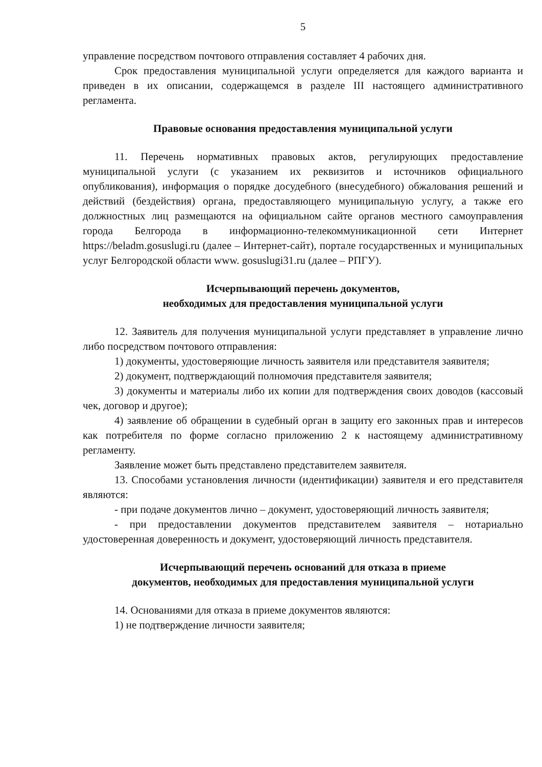5
управление посредством почтового отправления составляет 4 рабочих дня.
Срок предоставления муниципальной услуги определяется для каждого варианта и приведен в их описании, содержащемся в разделе III настоящего административного регламента.
Правовые основания предоставления муниципальной услуги
11. Перечень нормативных правовых актов, регулирующих предоставление муниципальной услуги (с указанием их реквизитов и источников официального опубликования), информация о порядке досудебного (внесудебного) обжалования решений и действий (бездействия) органа, предоставляющего муниципальную услугу, а также его должностных лиц размещаются на официальном сайте органов местного самоуправления города Белгорода в информационно-телекоммуникационной сети Интернет https://beladm.gosuslugi.ru (далее – Интернет-сайт), портале государственных и муниципальных услуг Белгородской области www. gosuslugi31.ru (далее – РПГУ).
Исчерпывающий перечень документов,
необходимых для предоставления муниципальной услуги
12. Заявитель для получения муниципальной услуги представляет в управление лично либо посредством почтового отправления:
1) документы, удостоверяющие личность заявителя или представителя заявителя;
2) документ, подтверждающий полномочия представителя заявителя;
3) документы и материалы либо их копии для подтверждения своих доводов (кассовый чек, договор и другое);
4) заявление об обращении в судебный орган в защиту его законных прав и интересов как потребителя по форме согласно приложению 2 к настоящему административному регламенту.
Заявление может быть представлено представителем заявителя.
13. Способами установления личности (идентификации) заявителя и его представителя являются:
- при подаче документов лично – документ, удостоверяющий личность заявителя;
- при предоставлении документов представителем заявителя – нотариально удостоверенная доверенность и документ, удостоверяющий личность представителя.
Исчерпывающий перечень оснований для отказа в приеме
документов, необходимых для предоставления муниципальной услуги
14. Основаниями для отказа в приеме документов являются:
1) не подтверждение личности заявителя;